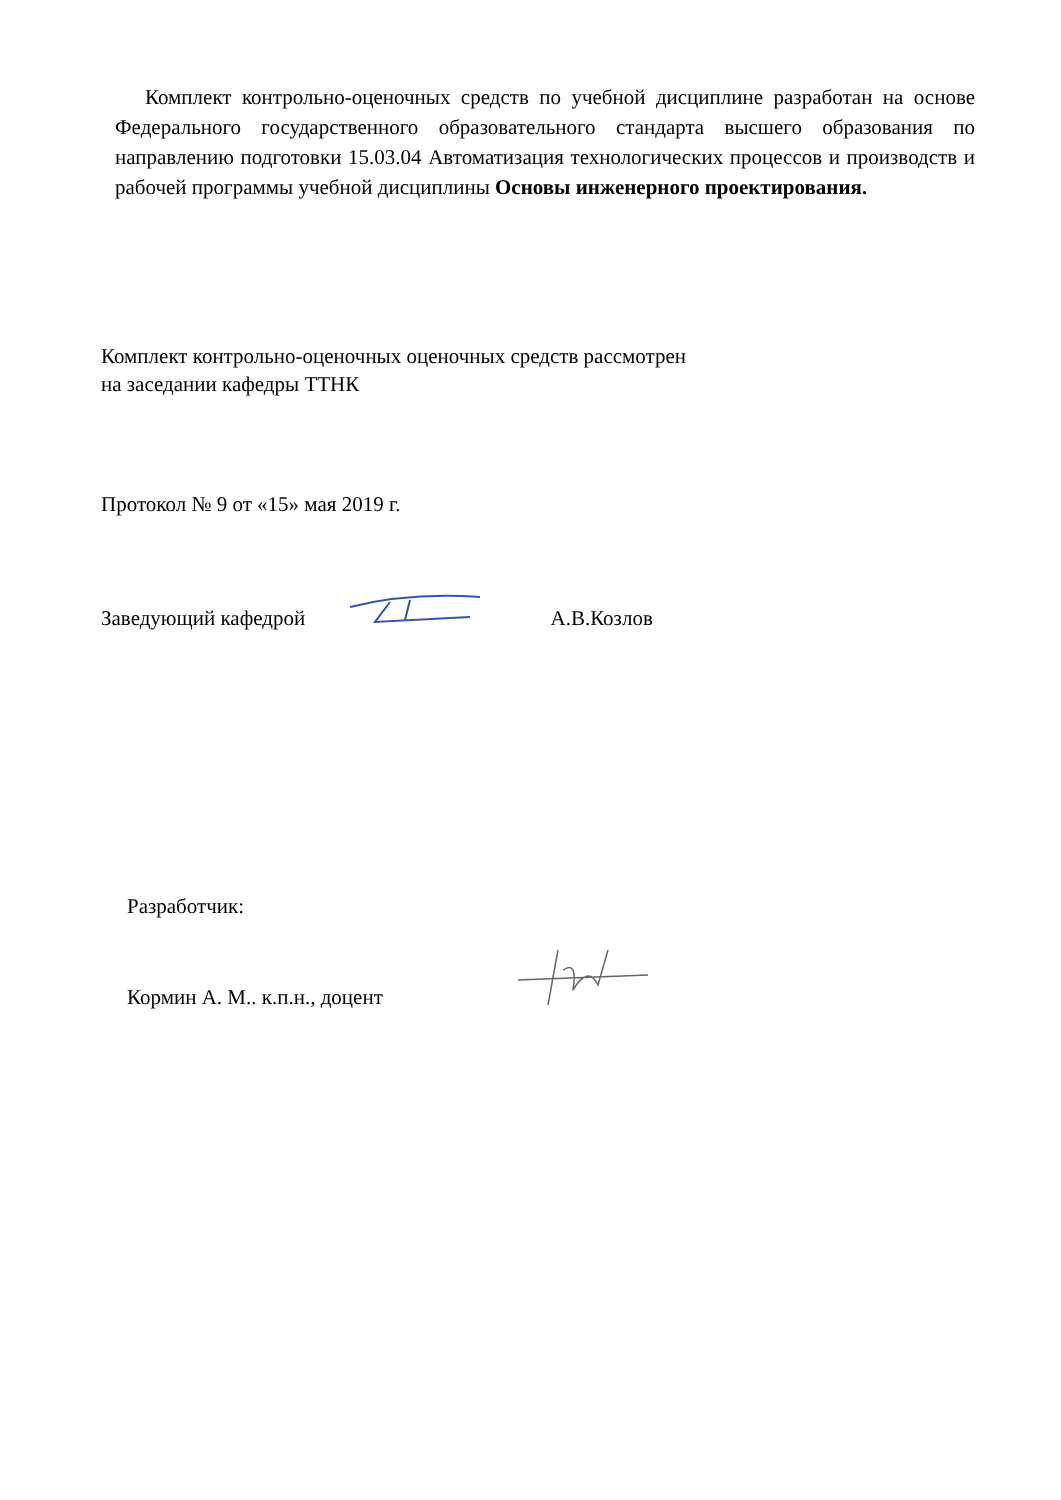Комплект контрольно-оценочных средств по учебной дисциплине разработан на основе Федерального государственного образовательного стандарта высшего образования по направлению подготовки 15.03.04 Автоматизация технологических процессов и производств и рабочей программы учебной дисциплины Основы инженерного проектирования.
Комплект контрольно-оценочных оценочных средств рассмотрен
на заседании кафедры ТТНК
Протокол № 9 от «15» мая 2019 г.
Заведующий кафедрой А.В.Козлов
Разработчик:
Кормин А. М.. к.п.н., доцент